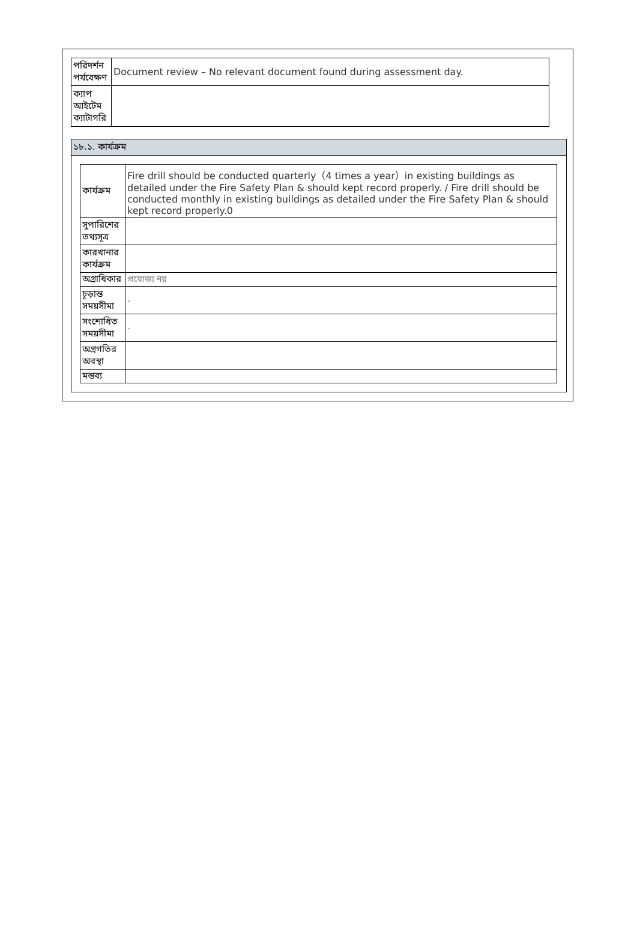| পরিদর্শন পর্যবেক্ষণ | Document review – No relevant document found during assessment day. |
| ক্যাপ আইটেম ক্যাটাগরি | |
১৮.১. কার্যক্রম
| কার্যক্রম | Fire drill should be conducted quarterly（4 times a year）in existing buildings as detailed under the Fire Safety Plan & should kept record properly. / Fire drill should be conducted monthly in existing buildings as detailed under the Fire Safety Plan & should kept record properly.0 |
| সুপারিশের তথ্যসূত্র | |
| কারখানার কার্যক্রম | |
| অগ্রাধিকার | প্রযোজ্য নয় |
| চূড়ান্ত সময়সীমা | - |
| সংশোধিত সময়সীমা | - |
| অগ্রগতির অবস্থা | |
| মন্তব্য | |